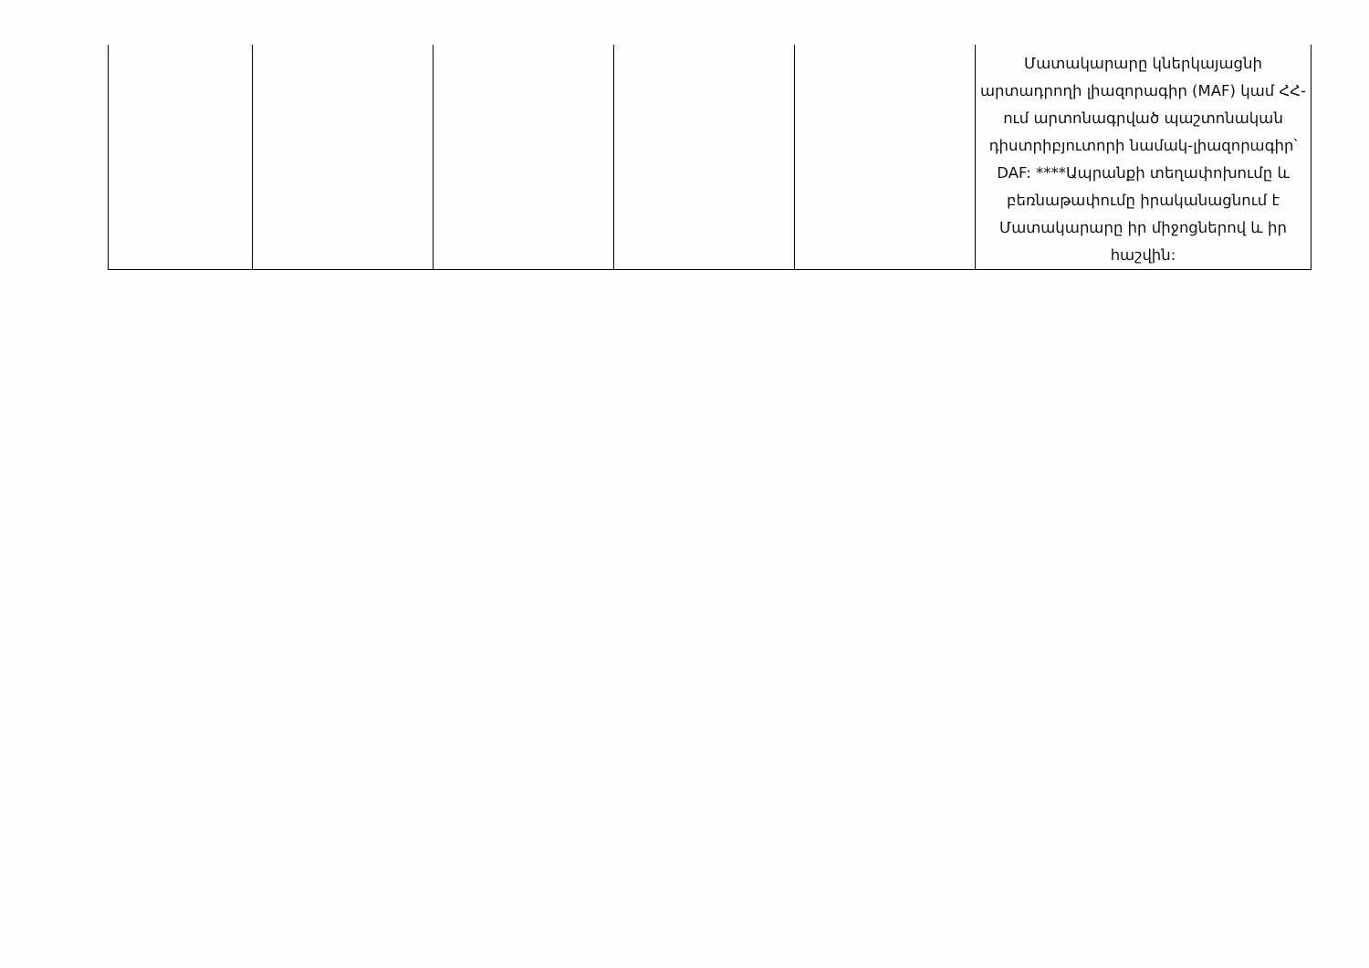| | | | | | Մատակարարը կներկայացնի արտադրողի լիազորագիր (MAF) կամ ՀՀ-ում արտոնագրված պաշտոնական դիստրիբյուտորի նամակ-լիազորագիր՝ DAF: ****Ապրանքի տեղափոխումը և բեռնաթափումը իրականացնում է Մատակարարը իր միջոցներով և իր հաշվին: |